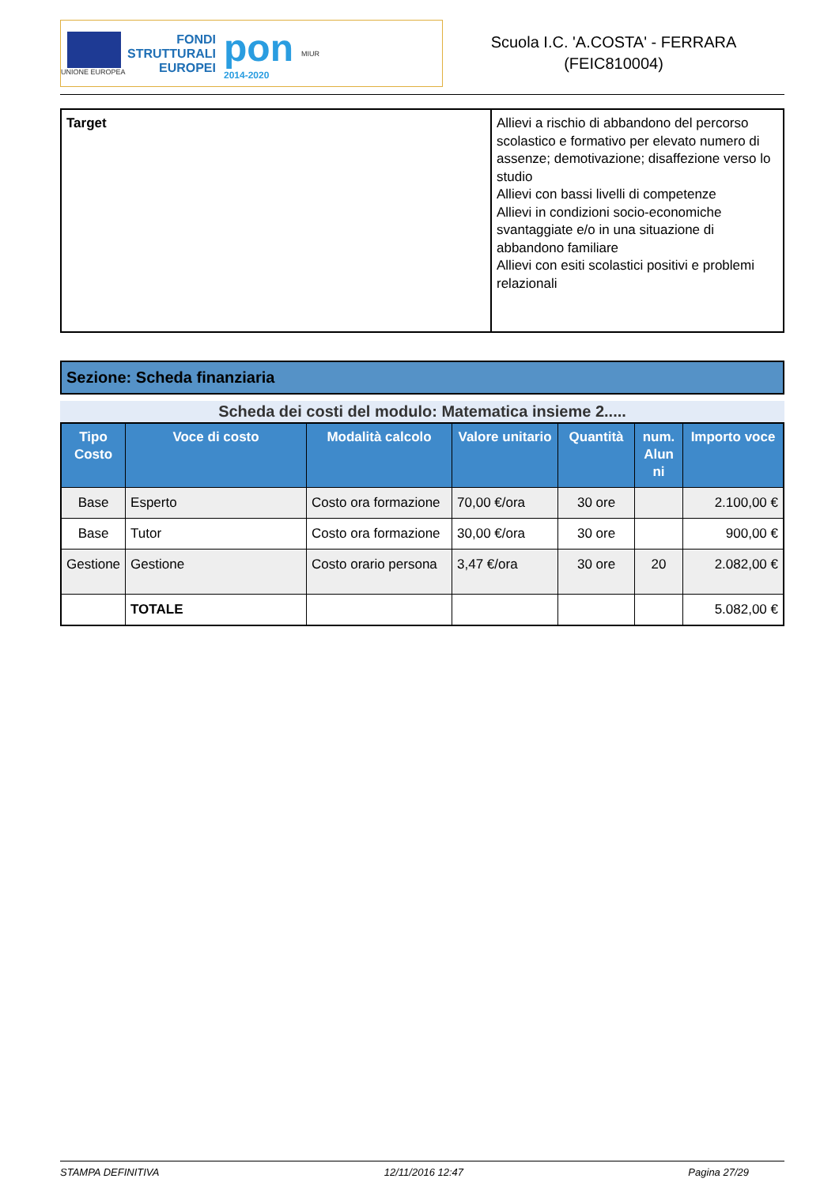UNIONE EUROPEA
FONDI
STRUTTURALI
EUROPEI
pon
2014-2020
MIUR
Scuola I.C. 'A.COSTA' - FERRARA
(FEIC810004)
| Target | Allievi a rischio di abbandono del percorso scolastico e formativo per elevato numero di assenze; demotivazione; disaffezione verso lo studio Allievi con bassi livelli di competenze Allievi in condizioni socio-economiche svantaggiate e/o in una situazione di abbandono familiare Allievi con esiti scolastici positivi e problemi relazionali |
Sezione: Scheda finanziaria
Scheda dei costi del modulo: Matematica insieme 2.....
| Tipo Costo | Voce di costo | Modalità calcolo | Valore unitario | Quantità | num. Alun ni | Importo voce |
| --- | --- | --- | --- | --- | --- | --- |
| Base | Esperto | Costo ora formazione | 70,00 €/ora | 30 ore | | 2.100,00 € |
| Base | Tutor | Costo ora formazione | 30,00 €/ora | 30 ore | | 900,00 € |
| Gestione | Gestione | Costo orario persona | 3,47 €/ora | 30 ore | 20 | 2.082,00 € |
| | TOTALE | | | | | 5.082,00 € |
STAMPA DEFINITIVA 12/11/2016 12:47 Pagina 27/29